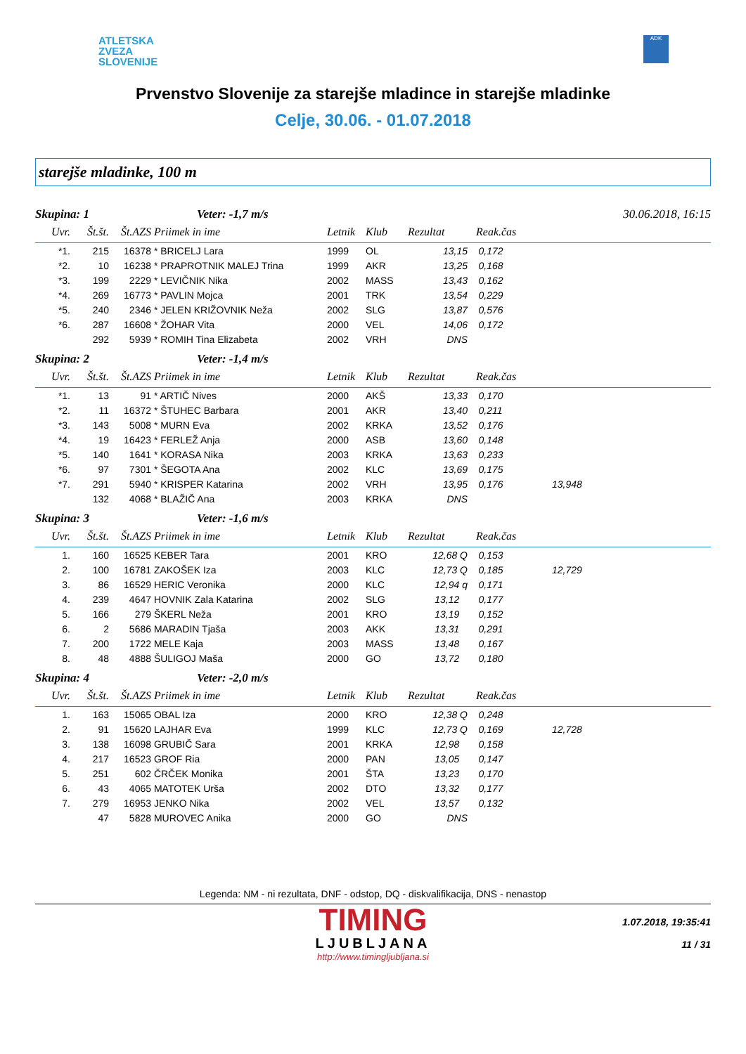ATLETSKA
ZVEZA
SLOVENIJE
ADK
Prvenstvo Slovenije za starejše mladince in starejše mladinke
Celje, 30.06. - 01.07.2018
starejše mladinke, 100 m
Skupina: 1 Veter: -1,7 m/s 30.06.2018, 16:15
| Uvr. | Št.št. | Št.AZS | Priimek in ime | Letnik | Klub | Rezultat | Reak.čas | | |
| --- | --- | --- | --- | --- | --- | --- | --- | --- | --- |
| *1. | 215 | 16378 | * BRICELJ Lara | 1999 | OL | 13,15 | 0,172 | | |
| *2. | 10 | 16238 | * PRAPROTNIK MALEJ Trina | 1999 | AKR | 13,25 | 0,168 | | |
| *3. | 199 | 2229 | * LEVIČNIK Nika | 2002 | MASS | 13,43 | 0,162 | | |
| *4. | 269 | 16773 | * PAVLIN Mojca | 2001 | TRK | 13,54 | 0,229 | | |
| *5. | 240 | 2346 | * JELEN KRIŽOVNIK Neža | 2002 | SLG | 13,87 | 0,576 | | |
| *6. | 287 | 16608 | * ŽOHAR Vita | 2000 | VEL | 14,06 | 0,172 | | |
| | 292 | 5939 | * ROMIH Tina Elizabeta | 2002 | VRH | DNS | | | |
Skupina: 2 Veter: -1,4 m/s
| Uvr. | Št.št. | Št.AZS | Priimek in ime | Letnik | Klub | Rezultat | Reak.čas | | |
| --- | --- | --- | --- | --- | --- | --- | --- | --- | --- |
| *1. | 13 | 91 | * ARTIČ Nives | 2000 | AKŠ | 13,33 | 0,170 | | |
| *2. | 11 | 16372 | * ŠTUHEC Barbara | 2001 | AKR | 13,40 | 0,211 | | |
| *3. | 143 | 5008 | * MURN Eva | 2002 | KRKA | 13,52 | 0,176 | | |
| *4. | 19 | 16423 | * FERLEŽ Anja | 2000 | ASB | 13,60 | 0,148 | | |
| *5. | 140 | 1641 | * KORASA Nika | 2003 | KRKA | 13,63 | 0,233 | | |
| *6. | 97 | 7301 | * ŠEGOTA Ana | 2002 | KLC | 13,69 | 0,175 | | |
| *7. | 291 | 5940 | * KRISPER Katarina | 2002 | VRH | 13,95 | 0,176 | 13,948 | |
| | 132 | 4068 | * BLAŽIČ Ana | 2003 | KRKA | DNS | | | |
Skupina: 3 Veter: -1,6 m/s
| Uvr. | Št.št. | Št.AZS | Priimek in ime | Letnik | Klub | Rezultat | Reak.čas | | |
| --- | --- | --- | --- | --- | --- | --- | --- | --- | --- |
| 1. | 160 | 16525 | KEBER Tara | 2001 | KRO | 12,68 Q | 0,153 | | |
| 2. | 100 | 16781 | ZAKOŠEK Iza | 2003 | KLC | 12,73 Q | 0,185 | 12,729 | |
| 3. | 86 | 16529 | HERIC Veronika | 2000 | KLC | 12,94 q | 0,171 | | |
| 4. | 239 | 4647 | HOVNIK Zala Katarina | 2002 | SLG | 13,12 | 0,177 | | |
| 5. | 166 | 279 | ŠKERL Neža | 2001 | KRO | 13,19 | 0,152 | | |
| 6. | 2 | 5686 | MARADIN Tjaša | 2003 | AKK | 13,31 | 0,291 | | |
| 7. | 200 | 1722 | MELE Kaja | 2003 | MASS | 13,48 | 0,167 | | |
| 8. | 48 | 4888 | ŠULIGOJ Maša | 2000 | GO | 13,72 | 0,180 | | |
Skupina: 4 Veter: -2,0 m/s
| Uvr. | Št.št. | Št.AZS | Priimek in ime | Letnik | Klub | Rezultat | Reak.čas | | |
| --- | --- | --- | --- | --- | --- | --- | --- | --- | --- |
| 1. | 163 | 15065 | OBAL Iza | 2000 | KRO | 12,38 Q | 0,248 | | |
| 2. | 91 | 15620 | LAJHAR Eva | 1999 | KLC | 12,73 Q | 0,169 | 12,728 | |
| 3. | 138 | 16098 | GRUBIČ Sara | 2001 | KRKA | 12,98 | 0,158 | | |
| 4. | 217 | 16523 | GROF Ria | 2000 | PAN | 13,05 | 0,147 | | |
| 5. | 251 | 602 | ČRČEK Monika | 2001 | ŠTA | 13,23 | 0,170 | | |
| 6. | 43 | 4065 | MATOTEK Urša | 2002 | DTO | 13,32 | 0,177 | | |
| 7. | 279 | 16953 | JENKO Nika | 2002 | VEL | 13,57 | 0,132 | | |
| | 47 | 5828 | MUROVEC Anika | 2000 | GO | DNS | | | |
Legenda: NM - ni rezultata, DNF - odstop, DQ - diskvalifikacija, DNS - nenastop
TIMING
LJUBLJANA
http://www.timingljubljana.si
1.07.2018, 19:35:41
11 / 31